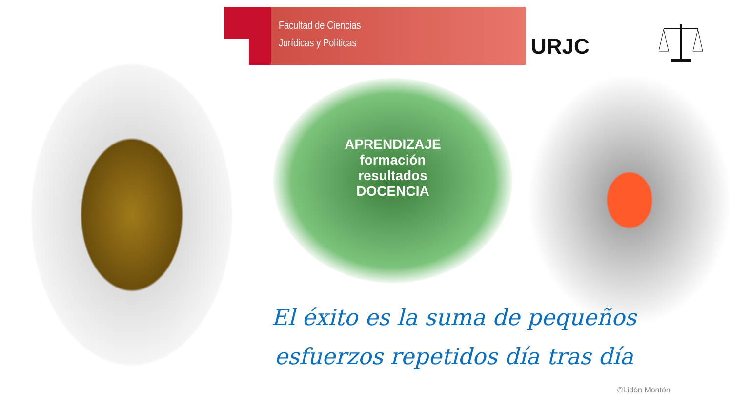Facultad de Ciencias
Jurídicas y Políticas
URJC
APRENDIZAJE
formación
resultados
DOCENCIA
El éxito es la suma de pequeños esfuerzos repetidos día tras día
©Lidón Montón